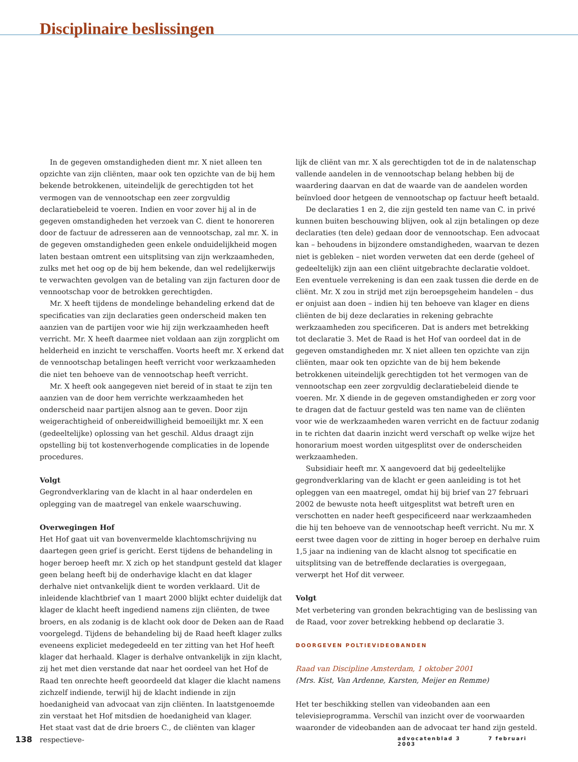Disciplinaire beslissingen
In de gegeven omstandigheden dient mr. X niet alleen ten opzichte van zijn cliënten, maar ook ten opzichte van de bij hem bekende betrokkenen, uiteindelijk de gerechtigden tot het vermogen van de vennootschap een zeer zorgvuldig declaratiebeleid te voeren. Indien en voor zover hij al in de gegeven omstandigheden het verzoek van C. dient te honoreren door de factuur de adresseren aan de vennootschap, zal mr. X. in de gegeven omstandigheden geen enkele onduidelijkheid mogen laten bestaan omtrent een uitsplitsing van zijn werkzaamheden, zulks met het oog op de bij hem bekende, dan wel redelijkerwijs te verwachten gevolgen van de betaling van zijn facturen door de vennootschap voor de betrokken gerechtigden.
Mr. X heeft tijdens de mondelinge behandeling erkend dat de specificaties van zijn declaraties geen onderscheid maken ten aanzien van de partijen voor wie hij zijn werkzaamheden heeft verricht. Mr. X heeft daarmee niet voldaan aan zijn zorgplicht om helderheid en inzicht te verschaffen. Voorts heeft mr. X erkend dat de vennootschap betalingen heeft verricht voor werkzaamheden die niet ten behoeve van de vennootschap heeft verricht.
Mr. X heeft ook aangegeven niet bereid of in staat te zijn ten aanzien van de door hem verrichte werkzaamheden het onderscheid naar partijen alsnog aan te geven. Door zijn weigerachtigheid of onbereidwilligheid bemoeilijkt mr. X een (gedeeltelijke) oplossing van het geschil. Aldus draagt zijn opstelling bij tot kostenverhogende complicaties in de lopende procedures.
Volgt
Gegrondverklaring van de klacht in al haar onderdelen en oplegging van de maatregel van enkele waarschuwing.
Overwegingen Hof
Het Hof gaat uit van bovenvermelde klachtomschrijving nu daartegen geen grief is gericht. Eerst tijdens de behandeling in hoger beroep heeft mr. X zich op het standpunt gesteld dat klager geen belang heeft bij de onderhavige klacht en dat klager derhalve niet ontvankelijk dient te worden verklaard. Uit de inleidende klachtbrief van 1 maart 2000 blijkt echter duidelijk dat klager de klacht heeft ingediend namens zijn cliënten, de twee broers, en als zodanig is de klacht ook door de Deken aan de Raad voorgelegd. Tijdens de behandeling bij de Raad heeft klager zulks eveneens expliciet medegedeeld en ter zitting van het Hof heeft klager dat herhaald. Klager is derhalve ontvankelijk in zijn klacht, zij het met dien verstande dat naar het oordeel van het Hof de Raad ten onrechte heeft geoordeeld dat klager die klacht namens zichzelf indiende, terwijl hij de klacht indiende in zijn hoedanigheid van advocaat van zijn cliënten. In laatstgenoemde zin verstaat het Hof mitsdien de hoedanigheid van klager.
Het staat vast dat de drie broers C., de cliënten van klager respectieve-
lijk de cliënt van mr. X als gerechtigden tot de in de nalatenschap vallende aandelen in de vennootschap belang hebben bij de waardering daarvan en dat de waarde van de aandelen worden beïnvloed door hetgeen de vennootschap op factuur heeft betaald.
De declaraties 1 en 2, die zijn gesteld ten name van C. in privé kunnen buiten beschouwing blijven, ook al zijn betalingen op deze declaraties (ten dele) gedaan door de vennootschap. Een advocaat kan – behoudens in bijzondere omstandigheden, waarvan te dezen niet is gebleken – niet worden verweten dat een derde (geheel of gedeeltelijk) zijn aan een cliënt uitgebrachte declaratie voldoet. Een eventuele verrekening is dan een zaak tussen die derde en de cliënt. Mr. X zou in strijd met zijn beroepsgeheim handelen – dus er onjuist aan doen – indien hij ten behoeve van klager en diens cliënten de bij deze declaraties in rekening gebrachte werkzaamheden zou specificeren. Dat is anders met betrekking tot declaratie 3. Met de Raad is het Hof van oordeel dat in de gegeven omstandigheden mr. X niet alleen ten opzichte van zijn cliënten, maar ook ten opzichte van de bij hem bekende betrokkenen uiteindelijk gerechtigden tot het vermogen van de vennootschap een zeer zorgvuldig declaratiebeleid diende te voeren. Mr. X diende in de gegeven omstandigheden er zorg voor te dragen dat de factuur gesteld was ten name van de cliënten voor wie de werkzaamheden waren verricht en de factuur zodanig in te richten dat daarin inzicht werd verschaft op welke wijze het honorarium moest worden uitgesplitst over de onderscheiden werkzaamheden.
Subsidiair heeft mr. X aangevoerd dat bij gedeeltelijke gegrondverklaring van de klacht er geen aanleiding is tot het opleggen van een maatregel, omdat hij bij brief van 27 februari 2002 de bewuste nota heeft uitgesplitst wat betreft uren en verschotten en nader heeft gespecificeerd naar werkzaamheden die hij ten behoeve van de vennootschap heeft verricht. Nu mr. X eerst twee dagen voor de zitting in hoger beroep en derhalve ruim 1,5 jaar na indiening van de klacht alsnog tot specificatie en uitsplitsing van de betreffende declaraties is overgegaan, verwerpt het Hof dit verweer.
Volgt
Met verbetering van gronden bekrachtiging van de beslissing van de Raad, voor zover betrekking hebbend op declaratie 3.
DOORGEVEN POLTIEVIDEOBANDEN
Raad van Discipline Amsterdam, 1 oktober 2001
(Mrs. Kist, Van Ardenne, Karsten, Meijer en Remme)
Het ter beschikking stellen van videobanden aan een televisieprogramma. Verschil van inzicht over de voorwaarden waaronder de videobanden aan de advocaat ter hand zijn gesteld.
138 advocatenblad 3 7 februari 2003